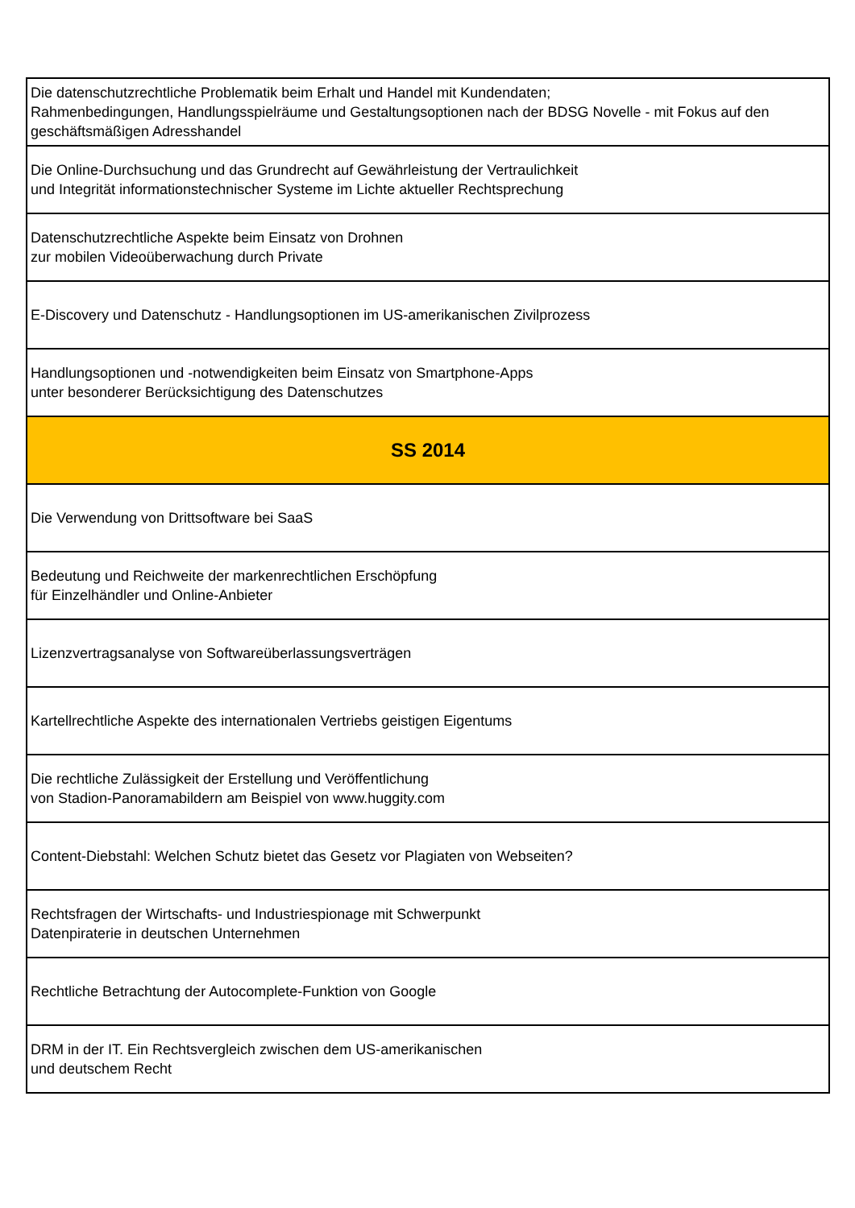| Die datenschutzrechtliche Problematik beim Erhalt und Handel mit Kundendaten; Rahmenbedingungen, Handlungsspielräume und Gestaltungsoptionen nach der BDSG Novelle - mit Fokus auf den geschäftsmäßigen Adresshandel |
| Die Online-Durchsuchung und das Grundrecht auf Gewährleistung der Vertraulichkeit und Integrität informationstechnischer Systeme im Lichte aktueller Rechtsprechung |
| Datenschutzrechtliche Aspekte beim Einsatz von Drohnen zur mobilen Videoüberwachung durch Private |
| E-Discovery und Datenschutz - Handlungsoptionen im US-amerikanischen Zivilprozess |
| Handlungsoptionen und -notwendigkeiten beim Einsatz von Smartphone-Apps unter besonderer Berücksichtigung des Datenschutzes |
| SS 2014 |
| Die Verwendung von Drittsoftware bei SaaS |
| Bedeutung und Reichweite der markenrechtlichen Erschöpfung für Einzelhändler und Online-Anbieter |
| Lizenzvertragsanalyse von Softwareüberlassungsverträgen |
| Kartellrechtliche Aspekte des internationalen Vertriebs geistigen Eigentums |
| Die rechtliche Zulässigkeit der Erstellung und Veröffentlichung von Stadion-Panoramabildern am Beispiel von www.huggity.com |
| Content-Diebstahl: Welchen Schutz bietet das Gesetz vor Plagiaten von Webseiten? |
| Rechtsfragen der Wirtschafts- und Industriespionage mit Schwerpunkt Datenpiraterie in deutschen Unternehmen |
| Rechtliche Betrachtung der Autocomplete-Funktion von Google |
| DRM in der IT. Ein Rechtsvergleich zwischen dem US-amerikanischen und deutschem Recht |